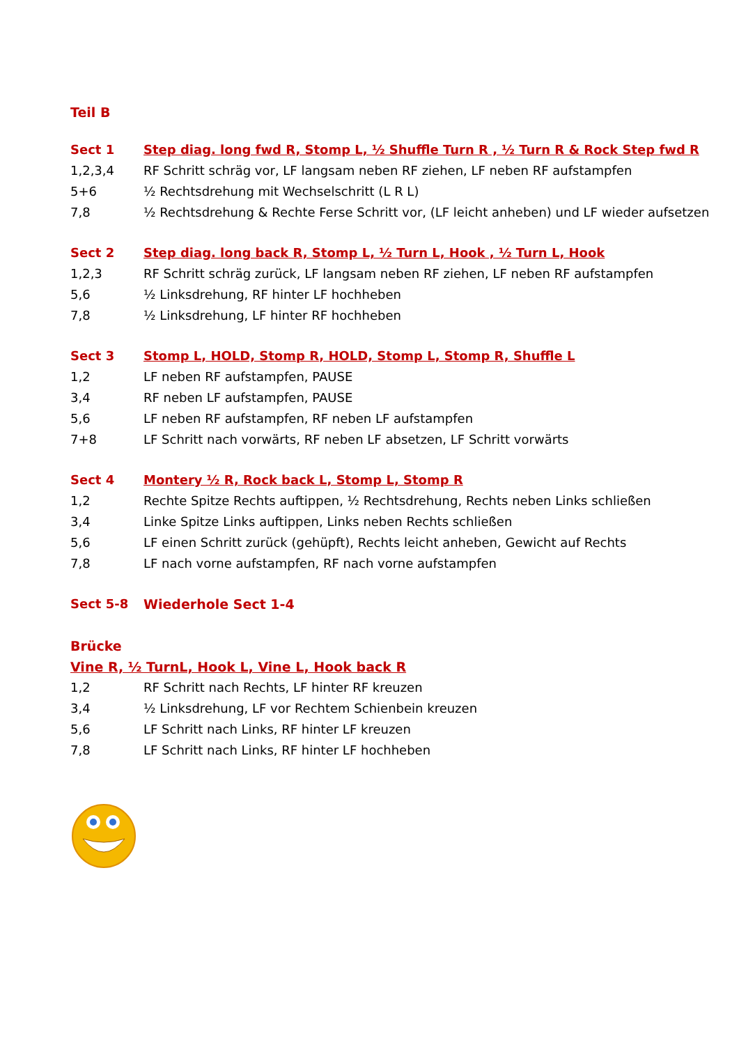Teil B
Sect 1 Step diag. long fwd R, Stomp L, ½ Shuffle Turn R , ½ Turn R & Rock Step fwd R
1,2,3,4 RF Schritt schräg vor, LF langsam neben RF ziehen, LF neben RF aufstampfen
5+6 ½ Rechtsdrehung mit Wechselschritt (L R L)
7,8 ½ Rechtsdrehung & Rechte Ferse Schritt vor, (LF leicht anheben) und LF wieder aufsetzen
Sect 2 Step diag. long back R, Stomp L, ½ Turn L, Hook , ½ Turn L, Hook
1,2,3 RF Schritt schräg zurück, LF langsam neben RF ziehen, LF neben RF aufstampfen
5,6 ½ Linksdrehung, RF hinter LF hochheben
7,8 ½ Linksdrehung, LF hinter RF hochheben
Sect 3 Stomp L, HOLD, Stomp R, HOLD, Stomp L, Stomp R, Shuffle L
1,2 LF neben RF aufstampfen, PAUSE
3,4 RF neben LF aufstampfen, PAUSE
5,6 LF neben RF aufstampfen, RF neben LF aufstampfen
7+8 LF Schritt nach vorwärts, RF neben LF absetzen, LF Schritt vorwärts
Sect 4 Montery ½ R, Rock back L, Stomp L, Stomp R
1,2 Rechte Spitze Rechts auftippen, ½ Rechtsdrehung, Rechts neben Links schließen
3,4 Linke Spitze Links auftippen, Links neben Rechts schließen
5,6 LF einen Schritt zurück (gehüpft), Rechts leicht anheben, Gewicht auf Rechts
7,8 LF nach vorne aufstampfen, RF nach vorne aufstampfen
Sect 5-8 Wiederhole Sect 1-4
Brücke
Vine R, ½ TurnL, Hook L, Vine L, Hook back R
1,2 RF Schritt nach Rechts, LF hinter RF kreuzen
3,4 ½ Linksdrehung, LF vor Rechtem Schienbein kreuzen
5,6 LF Schritt nach Links, RF hinter LF kreuzen
7,8 LF Schritt nach Links, RF hinter LF hochheben